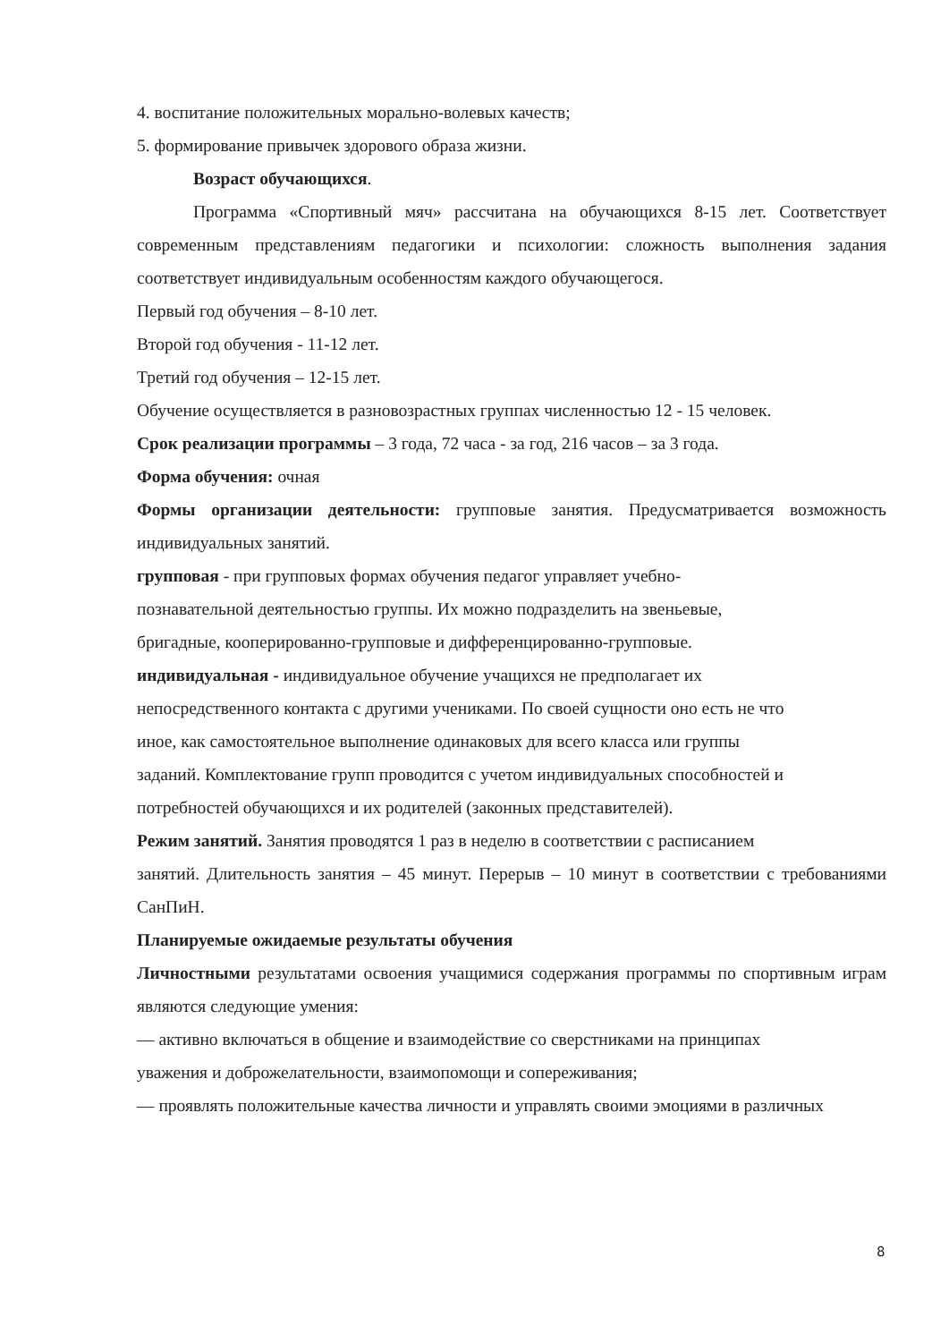4. воспитание положительных морально-волевых качеств;
5. формирование привычек здорового образа жизни.
Возраст обучающихся.
Программа «Спортивный мяч» рассчитана на обучающихся 8-15 лет. Соответствует современным представлениям педагогики и психологии: сложность выполнения задания соответствует индивидуальным особенностям каждого обучающегося.
Первый год обучения – 8-10 лет.
Второй год обучения - 11-12 лет.
Третий год обучения – 12-15 лет.
Обучение осуществляется в разновозрастных группах численностью 12 - 15 человек.
Срок реализации программы – 3 года, 72 часа - за год, 216 часов – за 3 года.
Форма обучения: очная
Формы организации деятельности: групповые занятия. Предусматривается возможность индивидуальных занятий.
групповая - при групповых формах обучения педагог управляет учебно-
познавательной деятельностью группы. Их можно подразделить на звеньевые,
бригадные, кооперированно-групповые и дифференцированно-групповые.
индивидуальная - индивидуальное обучение учащихся не предполагает их
непосредственного контакта с другими учениками. По своей сущности оно есть не что
иное, как самостоятельное выполнение одинаковых для всего класса или группы
заданий. Комплектование групп проводится с учетом индивидуальных способностей и
потребностей обучающихся и их родителей (законных представителей).
Режим занятий. Занятия проводятся 1 раз в неделю в соответствии с расписанием
занятий. Длительность занятия – 45 минут. Перерыв – 10 минут в соответствии с требованиями СанПиН.
Планируемые ожидаемые результаты обучения
Личностными результатами освоения учащимися содержания программы по спортивным играм являются следующие умения:
— активно включаться в общение и взаимодействие со сверстниками на принципах
уважения и доброжелательности, взаимопомощи и сопереживания;
— проявлять положительные качества личности и управлять своими эмоциями в различных
8